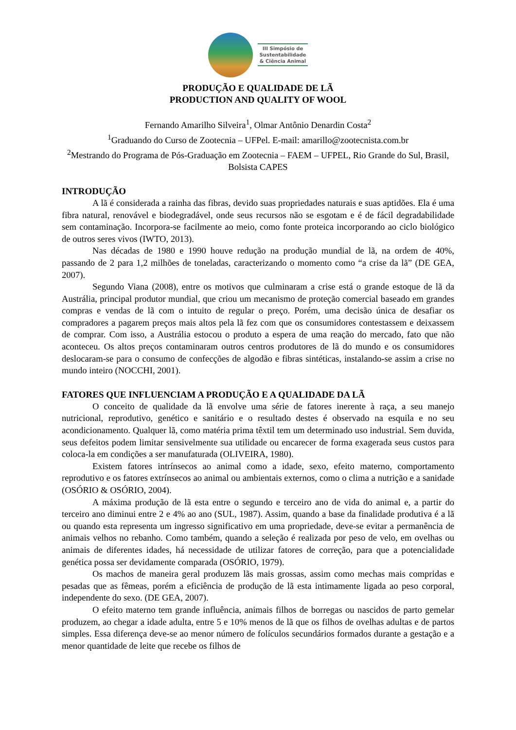III Simpósio de
Sustentabilidade
& Ciência Animal
PRODUÇÃO E QUALIDADE DE LÃ
PRODUCTION AND QUALITY OF WOOL
Fernando Amarilho Silveira<sup>1</sup>, Olmar Antônio Denardin Costa<sup>2</sup>
<sup>1</sup> Graduando do Curso de Zootecnia – UFPel. E-mail: amarillo@zootecnista.com.br
<sup>2</sup> Mestrando do Programa de Pós-Graduação em Zootecnia – FAEM – UFPEL, Rio Grande do Sul, Brasil, Bolsista CAPES
INTRODUÇÃO
A lã é considerada a rainha das fibras, devido suas propriedades naturais e suas aptidões. Ela é uma fibra natural, renovável e biodegradável, onde seus recursos não se esgotam e é de fácil degradabilidade sem contaminação. Incorpora-se facilmente ao meio, como fonte proteica incorporando ao ciclo biológico de outros seres vivos (IWTO, 2013).
Nas décadas de 1980 e 1990 houve redução na produção mundial de lã, na ordem de 40%, passando de 2 para 1,2 milhões de toneladas, caracterizando o momento como “a crise da lã” (DE GEA, 2007).
Segundo Viana (2008), entre os motivos que culminaram a crise está o grande estoque de lã da Austrália, principal produtor mundial, que criou um mecanismo de proteção comercial baseado em grandes compras e vendas de lã com o intuito de regular o preço. Porém, uma decisão única de desafiar os compradores a pagarem preços mais altos pela lã fez com que os consumidores contestassem e deixassem de comprar. Com isso, a Austrália estocou o produto a espera de uma reação do mercado, fato que não aconteceu. Os altos preços contaminaram outros centros produtores de lã do mundo e os consumidores deslocaram-se para o consumo de confecções de algodão e fibras sintéticas, instalando-se assim a crise no mundo inteiro (NOCCHI, 2001).
FATORES QUE INFLUENCIAM A PRODUÇÃO E A QUALIDADE DA LÃ
O conceito de qualidade da lã envolve uma série de fatores inerente à raça, a seu manejo nutricional, reprodutivo, genético e sanitário e o resultado destes é observado na esquila e no seu acondicionamento. Qualquer lã, como matéria prima têxtil tem um determinado uso industrial. Sem duvida, seus defeitos podem limitar sensivelmente sua utilidade ou encarecer de forma exagerada seus custos para coloca-la em condições a ser manufaturada (OLIVEIRA, 1980).
Existem fatores intrínsecos ao animal como a idade, sexo, efeito materno, comportamento reprodutivo e os fatores extrínsecos ao animal ou ambientais externos, como o clima a nutrição e a sanidade (OSÓRIO & OSÓRIO, 2004).
A máxima produção de lã esta entre o segundo e terceiro ano de vida do animal e, a partir do terceiro ano diminui entre 2 e 4% ao ano (SUL, 1987). Assim, quando a base da finalidade produtiva é a lã ou quando esta representa um ingresso significativo em uma propriedade, deve-se evitar a permanência de animais velhos no rebanho. Como também, quando a seleção é realizada por peso de velo, em ovelhas ou animais de diferentes idades, há necessidade de utilizar fatores de correção, para que a potencialidade genética possa ser devidamente comparada (OSÓRIO, 1979).
Os machos de maneira geral produzem lãs mais grossas, assim como mechas mais compridas e pesadas que as fêmeas, porém a eficiência de produção de lã esta intimamente ligada ao peso corporal, independente do sexo. (DE GEA, 2007).
O efeito materno tem grande influência, animais filhos de borregas ou nascidos de parto gemelar produzem, ao chegar a idade adulta, entre 5 e 10% menos de lã que os filhos de ovelhas adultas e de partos simples. Essa diferença deve-se ao menor número de folículos secundários formados durante a gestação e a menor quantidade de leite que recebe os filhos de